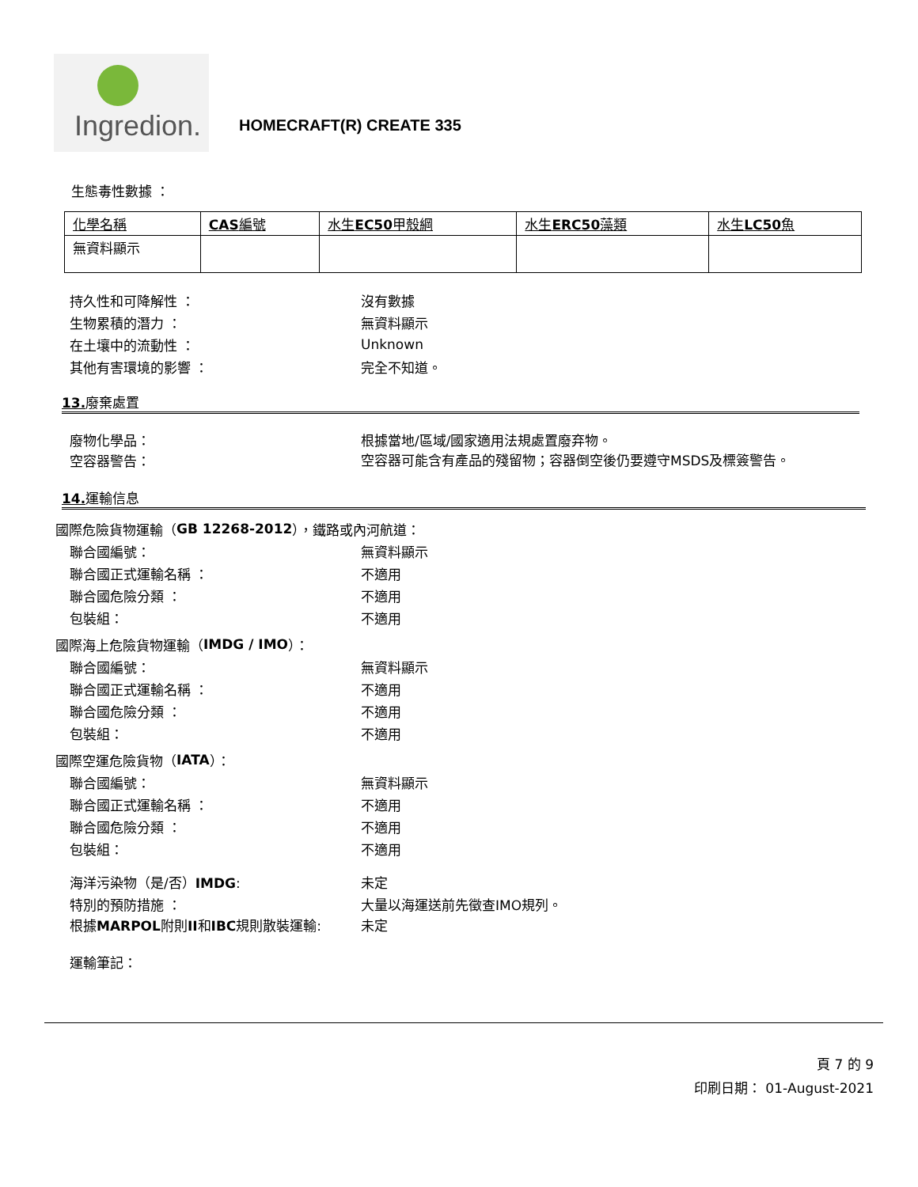Ingredion.
HOMECRAFT(R) CREATE 335
生態毒性數據 ：
| 化學名稱 | CAS 編號 | 水生 EC50 甲殼綱 | 水生 ERC50 藻類 | 水生 LC50 魚 |
| --- | --- | --- | --- | --- |
| 無資料顯示 | | | | |
持久性和可降解性 ： 沒有數據
生物累積的潛力 ： 無資料顯示
在土壤中的流動性 ： Unknown
其他有害環境的影響 ： 完全不知道。
13. 廢棄處置
廢物化學品：
根據當地/區域/國家適用法規處置廢弃物。
空容器警告：
空容器可能含有產品的殘留物；容器倒空後仍要遵守MSDS及標簽警告。
14. 運輸信息
國際危險貨物運輸（ GB 12268-2012 ），鐵路或內河航道：
聯合國編號： 無資料顯示
聯合國正式運輸名稱 ： 不適用
聯合國危險分類 ： 不適用
包裝組： 不適用
國際海上危險貨物運輸（ IMDG / IMO ）：
聯合國編號： 無資料顯示
聯合國正式運輸名稱 ： 不適用
聯合國危險分類 ： 不適用
包裝組： 不適用
國際空運危險貨物（ IATA ）：
聯合國編號： 無資料顯示
聯合國正式運輸名稱 ： 不適用
聯合國危險分類 ： 不適用
包裝組： 不適用
海洋污染物（是/否）IMDG: 未定
特別的預防措施 ： 大量以海運送前先徵查IMO規列。
根據MARPOL附則II和IBC規則散裝運輸: 未定
運輸筆記：
頁 7 的 9
印刷日期： 01-August-2021